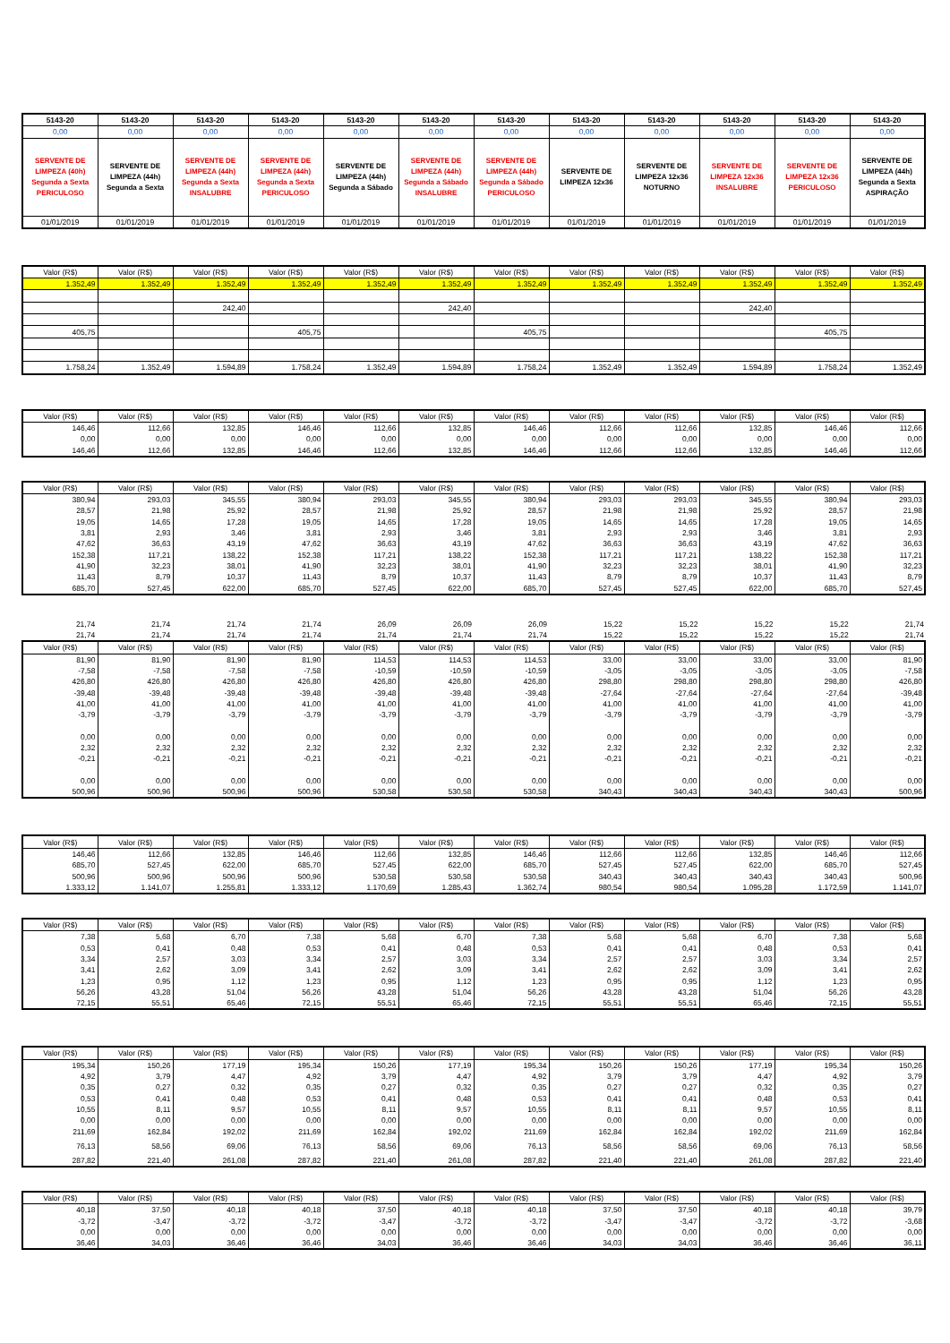| 5143-20 | 5143-20 | 5143-20 | 5143-20 | 5143-20 | 5143-20 | 5143-20 | 5143-20 | 5143-20 | 5143-20 | 5143-20 | 5143-20 |
| 0,00 | 0,00 | 0,00 | 0,00 | 0,00 | 0,00 | 0,00 | 0,00 | 0,00 | 0,00 | 0,00 | 0,00 |
| SERVENTE DE LIMPEZA (40h) Segunda a Sexta PERICULOSO | SERVENTE DE LIMPEZA (44h) Segunda a Sexta | SERVENTE DE LIMPEZA (44h) Segunda a Sexta INSALUBRE | SERVENTE DE LIMPEZA (44h) Segunda a Sexta PERICULOSO | SERVENTE DE LIMPEZA (44h) Segunda a Sábado | SERVENTE DE LIMPEZA (44h) Segunda a Sábado INSALUBRE | SERVENTE DE LIMPEZA (44h) Segunda a Sábado PERICULOSO | SERVENTE DE LIMPEZA 12x36 | SERVENTE DE LIMPEZA 12x36 NOTURNO | SERVENTE DE LIMPEZA 12x36 INSALUBRE | SERVENTE DE LIMPEZA 12x36 PERICULOSO | SERVENTE DE LIMPEZA (44h) Segunda a Sexta ASPIRAÇÃO |
| 01/01/2019 | 01/01/2019 | 01/01/2019 | 01/01/2019 | 01/01/2019 | 01/01/2019 | 01/01/2019 | 01/01/2019 | 01/01/2019 | 01/01/2019 | 01/01/2019 | 01/01/2019 |
| Valor (R$) | Valor (R$) | Valor (R$) | Valor (R$) | Valor (R$) | Valor (R$) | Valor (R$) | Valor (R$) | Valor (R$) | Valor (R$) | Valor (R$) | Valor (R$) |
| --- | --- | --- | --- | --- | --- | --- | --- | --- | --- | --- | --- |
| 1.352,49 | 1.352,49 | 1.352,49 | 1.352,49 | 1.352,49 | 1.352,49 | 1.352,49 | 1.352,49 | 1.352,49 | 1.352,49 | 1.352,49 | 1.352,49 |
| | | 242,40 | | | 242,40 | | | | 242,40 | | |
| 405,75 | | | 405,75 | | | 405,75 | | | | 405,75 | |
| 1.758,24 | 1.352,49 | 1.594,89 | 1.758,24 | 1.352,49 | 1.594,89 | 1.758,24 | 1.352,49 | 1.352,49 | 1.594,89 | 1.758,24 | 1.352,49 |
| Valor (R$) | Valor (R$) | Valor (R$) | Valor (R$) | Valor (R$) | Valor (R$) | Valor (R$) | Valor (R$) | Valor (R$) | Valor (R$) | Valor (R$) | Valor (R$) |
| --- | --- | --- | --- | --- | --- | --- | --- | --- | --- | --- | --- |
| 146,46 | 112,66 | 132,85 | 146,46 | 112,66 | 132,85 | 146,46 | 112,66 | 112,66 | 132,85 | 146,46 | 112,66 |
| 0,00 | 0,00 | 0,00 | 0,00 | 0,00 | 0,00 | 0,00 | 0,00 | 0,00 | 0,00 | 0,00 | 0,00 |
| 146,46 | 112,66 | 132,85 | 146,46 | 112,66 | 132,85 | 146,46 | 112,66 | 112,66 | 132,85 | 146,46 | 112,66 |
| Valor (R$) | Valor (R$) | Valor (R$) | Valor (R$) | Valor (R$) | Valor (R$) | Valor (R$) | Valor (R$) | Valor (R$) | Valor (R$) | Valor (R$) | Valor (R$) |
| --- | --- | --- | --- | --- | --- | --- | --- | --- | --- | --- | --- |
| 380,94 | 293,03 | 345,55 | 380,94 | 293,03 | 345,55 | 380,94 | 293,03 | 293,03 | 345,55 | 380,94 | 293,03 |
| 28,57 | 21,98 | 25,92 | 28,57 | 21,98 | 25,92 | 28,57 | 21,98 | 21,98 | 25,92 | 28,57 | 21,98 |
| 19,05 | 14,65 | 17,28 | 19,05 | 14,65 | 17,28 | 19,05 | 14,65 | 14,65 | 17,28 | 19,05 | 14,65 |
| 3,81 | 2,93 | 3,46 | 3,81 | 2,93 | 3,46 | 3,81 | 2,93 | 2,93 | 3,46 | 3,81 | 2,93 |
| 47,62 | 36,63 | 43,19 | 47,62 | 36,63 | 43,19 | 47,62 | 36,63 | 36,63 | 43,19 | 47,62 | 36,63 |
| 152,38 | 117,21 | 138,22 | 152,38 | 117,21 | 138,22 | 152,38 | 117,21 | 117,21 | 138,22 | 152,38 | 117,21 |
| 41,90 | 32,23 | 38,01 | 41,90 | 32,23 | 38,01 | 41,90 | 32,23 | 32,23 | 38,01 | 41,90 | 32,23 |
| 11,43 | 8,79 | 10,37 | 11,43 | 8,79 | 10,37 | 11,43 | 8,79 | 8,79 | 10,37 | 11,43 | 8,79 |
| 685,70 | 527,45 | 622,00 | 685,70 | 527,45 | 622,00 | 685,70 | 527,45 | 527,45 | 622,00 | 685,70 | 527,45 |
| 21,74 | 21,74 | 21,74 | 21,74 | 26,09 | 26,09 | 26,09 | 15,22 | 15,22 | 15,22 | 15,22 | 21,74 |
| 21,74 | 21,74 | 21,74 | 21,74 | 21,74 | 21,74 | 21,74 | 15,22 | 15,22 | 15,22 | 15,22 | 21,74 |
| Valor (R$) | Valor (R$) | Valor (R$) | Valor (R$) | Valor (R$) | Valor (R$) | Valor (R$) | Valor (R$) | Valor (R$) | Valor (R$) | Valor (R$) | Valor (R$) |
| --- | --- | --- | --- | --- | --- | --- | --- | --- | --- | --- | --- |
| 81,90 | 81,90 | 81,90 | 81,90 | 114,53 | 114,53 | 114,53 | 33,00 | 33,00 | 33,00 | 33,00 | 81,90 |
| -7,58 | -7,58 | -7,58 | -7,58 | -10,59 | -10,59 | -10,59 | -3,05 | -3,05 | -3,05 | -3,05 | -7,58 |
| 426,80 | 426,80 | 426,80 | 426,80 | 426,80 | 426,80 | 426,80 | 298,80 | 298,80 | 298,80 | 298,80 | 426,80 |
| -39,48 | -39,48 | -39,48 | -39,48 | -39,48 | -39,48 | -39,48 | -27,64 | -27,64 | -27,64 | -27,64 | -39,48 |
| 41,00 | 41,00 | 41,00 | 41,00 | 41,00 | 41,00 | 41,00 | 41,00 | 41,00 | 41,00 | 41,00 | 41,00 |
| -3,79 | -3,79 | -3,79 | -3,79 | -3,79 | -3,79 | -3,79 | -3,79 | -3,79 | -3,79 | -3,79 | -3,79 |
| 0,00 | 0,00 | 0,00 | 0,00 | 0,00 | 0,00 | 0,00 | 0,00 | 0,00 | 0,00 | 0,00 | 0,00 |
| 2,32 | 2,32 | 2,32 | 2,32 | 2,32 | 2,32 | 2,32 | 2,32 | 2,32 | 2,32 | 2,32 | 2,32 |
| -0,21 | -0,21 | -0,21 | -0,21 | -0,21 | -0,21 | -0,21 | -0,21 | -0,21 | -0,21 | -0,21 | -0,21 |
| 0,00 | 0,00 | 0,00 | 0,00 | 0,00 | 0,00 | 0,00 | 0,00 | 0,00 | 0,00 | 0,00 | 0,00 |
| 500,96 | 500,96 | 500,96 | 500,96 | 530,58 | 530,58 | 530,58 | 340,43 | 340,43 | 340,43 | 340,43 | 500,96 |
| Valor (R$) | Valor (R$) | Valor (R$) | Valor (R$) | Valor (R$) | Valor (R$) | Valor (R$) | Valor (R$) | Valor (R$) | Valor (R$) | Valor (R$) | Valor (R$) |
| --- | --- | --- | --- | --- | --- | --- | --- | --- | --- | --- | --- |
| 146,46 | 112,66 | 132,85 | 146,46 | 112,66 | 132,85 | 146,46 | 112,66 | 112,66 | 132,85 | 146,46 | 112,66 |
| 685,70 | 527,45 | 622,00 | 685,70 | 527,45 | 622,00 | 685,70 | 527,45 | 527,45 | 622,00 | 685,70 | 527,45 |
| 500,96 | 500,96 | 500,96 | 500,96 | 530,58 | 530,58 | 530,58 | 340,43 | 340,43 | 340,43 | 340,43 | 500,96 |
| 1.333,12 | 1.141,07 | 1.255,81 | 1.333,12 | 1.170,69 | 1.285,43 | 1.362,74 | 980,54 | 980,54 | 1.095,28 | 1.172,59 | 1.141,07 |
| Valor (R$) | Valor (R$) | Valor (R$) | Valor (R$) | Valor (R$) | Valor (R$) | Valor (R$) | Valor (R$) | Valor (R$) | Valor (R$) | Valor (R$) | Valor (R$) |
| --- | --- | --- | --- | --- | --- | --- | --- | --- | --- | --- | --- |
| 7,38 | 5,68 | 6,70 | 7,38 | 5,68 | 6,70 | 7,38 | 5,68 | 5,68 | 6,70 | 7,38 | 5,68 |
| 0,53 | 0,41 | 0,48 | 0,53 | 0,41 | 0,48 | 0,53 | 0,41 | 0,41 | 0,48 | 0,53 | 0,41 |
| 3,34 | 2,57 | 3,03 | 3,34 | 2,57 | 3,03 | 3,34 | 2,57 | 2,57 | 3,03 | 3,34 | 2,57 |
| 3,41 | 2,62 | 3,09 | 3,41 | 2,62 | 3,09 | 3,41 | 2,62 | 2,62 | 3,09 | 3,41 | 2,62 |
| 1,23 | 0,95 | 1,12 | 1,23 | 0,95 | 1,12 | 1,23 | 0,95 | 0,95 | 1,12 | 1,23 | 0,95 |
| 56,26 | 43,28 | 51,04 | 56,26 | 43,28 | 51,04 | 56,26 | 43,28 | 43,28 | 51,04 | 56,26 | 43,28 |
| 72,15 | 55,51 | 65,46 | 72,15 | 55,51 | 65,46 | 72,15 | 55,51 | 55,51 | 65,46 | 72,15 | 55,51 |
| Valor (R$) | Valor (R$) | Valor (R$) | Valor (R$) | Valor (R$) | Valor (R$) | Valor (R$) | Valor (R$) | Valor (R$) | Valor (R$) | Valor (R$) | Valor (R$) |
| --- | --- | --- | --- | --- | --- | --- | --- | --- | --- | --- | --- |
| 195,34 | 150,26 | 177,19 | 195,34 | 150,26 | 177,19 | 195,34 | 150,26 | 150,26 | 177,19 | 195,34 | 150,26 |
| 4,92 | 3,79 | 4,47 | 4,92 | 3,79 | 4,47 | 4,92 | 3,79 | 3,79 | 4,47 | 4,92 | 3,79 |
| 0,35 | 0,27 | 0,32 | 0,35 | 0,27 | 0,32 | 0,35 | 0,27 | 0,27 | 0,32 | 0,35 | 0,27 |
| 0,53 | 0,41 | 0,48 | 0,53 | 0,41 | 0,48 | 0,53 | 0,41 | 0,41 | 0,48 | 0,53 | 0,41 |
| 10,55 | 8,11 | 9,57 | 10,55 | 8,11 | 9,57 | 10,55 | 8,11 | 8,11 | 9,57 | 10,55 | 8,11 |
| 0,00 | 0,00 | 0,00 | 0,00 | 0,00 | 0,00 | 0,00 | 0,00 | 0,00 | 0,00 | 0,00 | 0,00 |
| 211,69 | 162,84 | 192,02 | 211,69 | 162,84 | 192,02 | 211,69 | 162,84 | 162,84 | 192,02 | 211,69 | 162,84 |
| 76,13 | 58,56 | 69,06 | 76,13 | 58,56 | 69,06 | 76,13 | 58,56 | 58,56 | 69,06 | 76,13 | 58,56 |
| 287,82 | 221,40 | 261,08 | 287,82 | 221,40 | 261,08 | 287,82 | 221,40 | 221,40 | 261,08 | 287,82 | 221,40 |
| Valor (R$) | Valor (R$) | Valor (R$) | Valor (R$) | Valor (R$) | Valor (R$) | Valor (R$) | Valor (R$) | Valor (R$) | Valor (R$) | Valor (R$) | Valor (R$) |
| --- | --- | --- | --- | --- | --- | --- | --- | --- | --- | --- | --- |
| 40,18 | 37,50 | 40,18 | 40,18 | 37,50 | 40,18 | 40,18 | 37,50 | 37,50 | 40,18 | 40,18 | 39,79 |
| -3,72 | -3,47 | -3,72 | -3,72 | -3,47 | -3,72 | -3,72 | -3,47 | -3,47 | -3,72 | -3,72 | -3,68 |
| 0,00 | 0,00 | 0,00 | 0,00 | 0,00 | 0,00 | 0,00 | 0,00 | 0,00 | 0,00 | 0,00 | 0,00 |
| 36,46 | 34,03 | 36,46 | 36,46 | 34,03 | 36,46 | 36,46 | 34,03 | 34,03 | 36,46 | 36,46 | 36,11 |